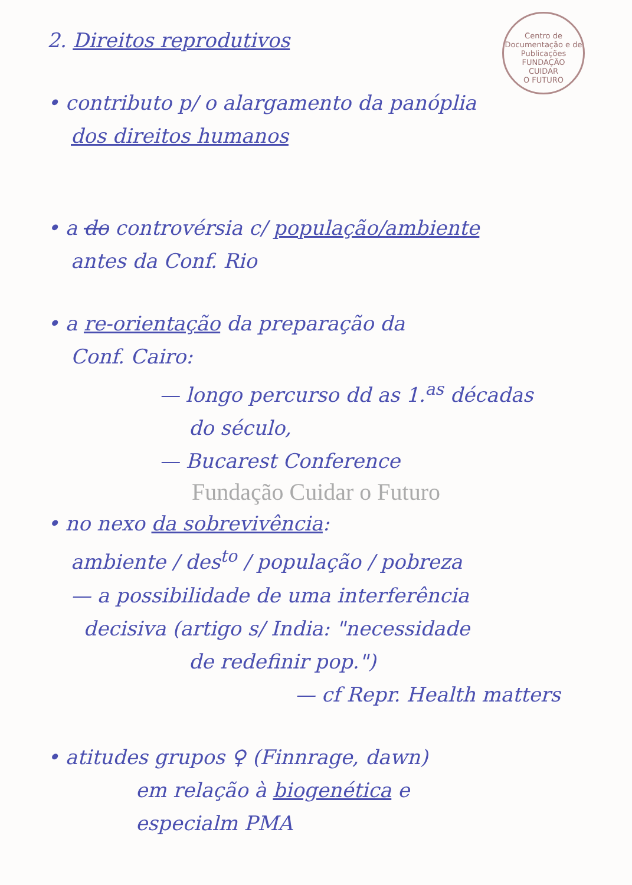Centro de Documentação e de Publicações
FUNDAÇÃO
CUIDAR
O FUTURO
2. Direitos reprodutivos
• contributo p/ o alargamento da panóplia
dos direitos humanos
• a do controvérsia c/ população/ambiente
antes da Conf. Rio
• a re-orientação da preparação da
Conf. Cairo:
— longo percurso dd as 1.<sup>as</sup> décadas
do século,
— Bucarest Conference
Fundação Cuidar o Futuro
• no nexo da sobrevivência:
ambiente / des<sup>to</sup> / população / pobreza
— a possibilidade de uma interferência
decisiva (artigo s/ India: "necessidade
de redefinir pop.")
— cf Repr. Health matters
• atitudes grupos ♀ (Finnrage, dawn)
em relação à biogenética e
especialm PMA